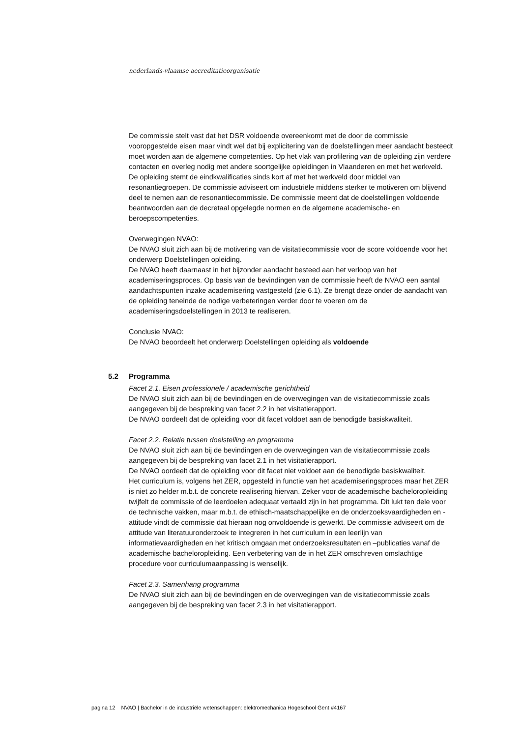nederlands-vlaamse accreditatieorganisatie
De commissie stelt vast dat het DSR voldoende overeenkomt met de door de commissie vooropgestelde eisen maar vindt wel dat bij explicitering van de doelstellingen meer aandacht besteedt moet worden aan de algemene competenties. Op het vlak van profilering van de opleiding zijn verdere contacten en overleg nodig met andere soortgelijke opleidingen in Vlaanderen en met het werkveld. De opleiding stemt de eindkwalificaties sinds kort af met het werkveld door middel van resonantiegroepen. De commissie adviseert om industriële middens sterker te motiveren om blijvend deel te nemen aan de resonantiecommissie. De commissie meent dat de doelstellingen voldoende beantwoorden aan de decretaal opgelegde normen en de algemene academische- en beroepscompetenties.
Overwegingen NVAO:
De NVAO sluit zich aan bij de motivering van de visitatiecommissie voor de score voldoende voor het onderwerp Doelstellingen opleiding.
De NVAO heeft daarnaast in het bijzonder aandacht besteed aan het verloop van het academiseringsproces. Op basis van de bevindingen van de commissie heeft de NVAO een aantal aandachtspunten inzake academisering vastgesteld (zie 6.1). Ze brengt deze onder de aandacht van de opleiding teneinde de nodige verbeteringen verder door te voeren om de academiseringsdoelstellingen in 2013 te realiseren.
Conclusie NVAO:
De NVAO beoordeelt het onderwerp Doelstellingen opleiding als voldoende
5.2 Programma
Facet 2.1. Eisen professionele / academische gerichtheid
De NVAO sluit zich aan bij de bevindingen en de overwegingen van de visitatiecommissie zoals aangegeven bij de bespreking van facet 2.2 in het visitatierapport.
De NVAO oordeelt dat de opleiding voor dit facet voldoet aan de benodigde basiskwaliteit.
Facet 2.2. Relatie tussen doelstelling en programma
De NVAO sluit zich aan bij de bevindingen en de overwegingen van de visitatiecommissie zoals aangegeven bij de bespreking van facet 2.1 in het visitatierapport.
De NVAO oordeelt dat de opleiding voor dit facet niet voldoet aan de benodigde basiskwaliteit.
Het curriculum is, volgens het ZER, opgesteld in functie van het academiseringsproces maar het ZER is niet zo helder m.b.t. de concrete realisering hiervan. Zeker voor de academische bacheloropleiding twijfelt de commissie of de leerdoelen adequaat vertaald zijn in het programma. Dit lukt ten dele voor de technische vakken, maar m.b.t. de ethisch-maatschappelijke en de onderzoeksvaardigheden en -attitude vindt de commissie dat hieraan nog onvoldoende is gewerkt. De commissie adviseert om de attitude van literatuuronderzoek te integreren in het curriculum in een leerlijn van informatievaardigheden en het kritisch omgaan met onderzoeksresultaten en –publicaties vanaf de academische bacheloropleiding. Een verbetering van de in het ZER omschreven omslachtige procedure voor curriculumaanpassing is wenselijk.
Facet 2.3. Samenhang programma
De NVAO sluit zich aan bij de bevindingen en de overwegingen van de visitatiecommissie zoals aangegeven bij de bespreking van facet 2.3 in het visitatierapport.
pagina 12 NVAO | Bachelor in de industriële wetenschappen: elektromechanica Hogeschool Gent #4167